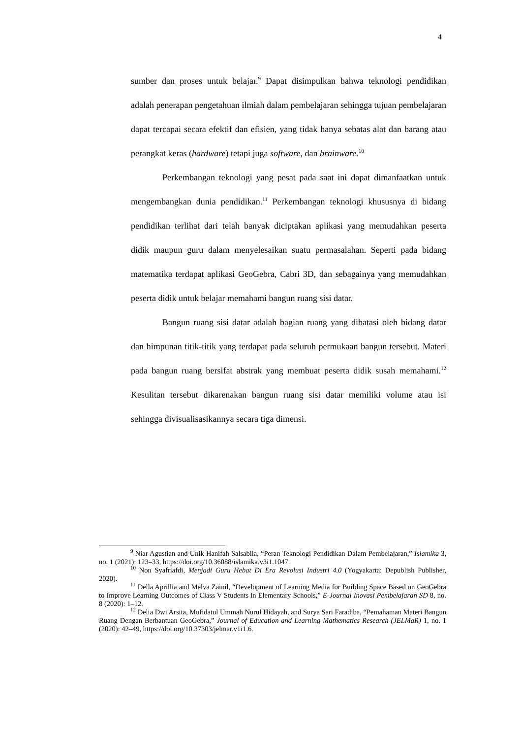4
sumber dan proses untuk belajar.<sup>9</sup> Dapat disimpulkan bahwa teknologi pendidikan adalah penerapan pengetahuan ilmiah dalam pembelajaran sehingga tujuan pembelajaran dapat tercapai secara efektif dan efisien, yang tidak hanya sebatas alat dan barang atau perangkat keras (hardware) tetapi juga software, dan brainware.<sup>10</sup>
Perkembangan teknologi yang pesat pada saat ini dapat dimanfaatkan untuk mengembangkan dunia pendidikan.<sup>11</sup> Perkembangan teknologi khususnya di bidang pendidikan terlihat dari telah banyak diciptakan aplikasi yang memudahkan peserta didik maupun guru dalam menyelesaikan suatu permasalahan. Seperti pada bidang matematika terdapat aplikasi GeoGebra, Cabri 3D, dan sebagainya yang memudahkan peserta didik untuk belajar memahami bangun ruang sisi datar.
Bangun ruang sisi datar adalah bagian ruang yang dibatasi oleh bidang datar dan himpunan titik-titik yang terdapat pada seluruh permukaan bangun tersebut. Materi pada bangun ruang bersifat abstrak yang membuat peserta didik susah memahami.<sup>12</sup> Kesulitan tersebut dikarenakan bangun ruang sisi datar memiliki volume atau isi sehingga divisualisasikannya secara tiga dimensi.
<sup>9</sup> Niar Agustian and Unik Hanifah Salsabila, “Peran Teknologi Pendidikan Dalam Pembelajaran,” Islamika 3, no. 1 (2021): 123–33, https://doi.org/10.36088/islamika.v3i1.1047.
<sup>10</sup> Non Syafriafdi, Menjadi Guru Hebat Di Era Revolusi Industri 4.0 (Yogyakarta: Depublish Publisher, 2020).
<sup>11</sup> Della Aprillia and Melva Zainil, “Development of Learning Media for Building Space Based on GeoGebra to Improve Learning Outcomes of Class V Students in Elementary Schools,” E-Journal Inovasi Pembelajaran SD 8, no. 8 (2020): 1–12.
<sup>12</sup> Delia Dwi Arsita, Mufidatul Ummah Nurul Hidayah, and Surya Sari Faradiba, “Pemahaman Materi Bangun Ruang Dengan Berbantuan GeoGebra,” Journal of Education and Learning Mathematics Research (JELMaR) 1, no. 1 (2020): 42–49, https://doi.org/10.37303/jelmar.v1i1.6.